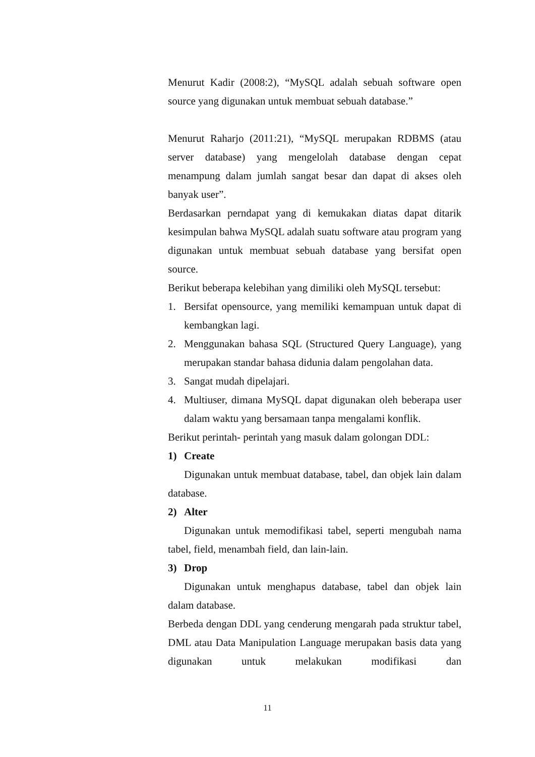Menurut Kadir (2008:2), “MySQL adalah sebuah software open source yang digunakan untuk membuat sebuah database.”
Menurut Raharjo (2011:21), “MySQL merupakan RDBMS (atau server database) yang mengelolah database dengan cepat menampung dalam jumlah sangat besar dan dapat di akses oleh banyak user”.
Berdasarkan perndapat yang di kemukakan diatas dapat ditarik kesimpulan bahwa MySQL adalah suatu software atau program yang digunakan untuk membuat sebuah database yang bersifat open source.
Berikut beberapa kelebihan yang dimiliki oleh MySQL tersebut:
1. Bersifat opensource, yang memiliki kemampuan untuk dapat di kembangkan lagi.
2. Menggunakan bahasa SQL (Structured Query Language), yang merupakan standar bahasa didunia dalam pengolahan data.
3. Sangat mudah dipelajari.
4. Multiuser, dimana MySQL dapat digunakan oleh beberapa user dalam waktu yang bersamaan tanpa mengalami konflik.
Berikut perintah- perintah yang masuk dalam golongan DDL:
1) Create
Digunakan untuk membuat database, tabel, dan objek lain dalam database.
2) Alter
Digunakan untuk memodifikasi tabel, seperti mengubah nama tabel, field, menambah field, dan lain-lain.
3) Drop
Digunakan untuk menghapus database, tabel dan objek lain dalam database.
Berbeda dengan DDL yang cenderung mengarah pada struktur tabel, DML atau Data Manipulation Language merupakan basis data yang digunakan untuk melakukan modifikasi dan
11